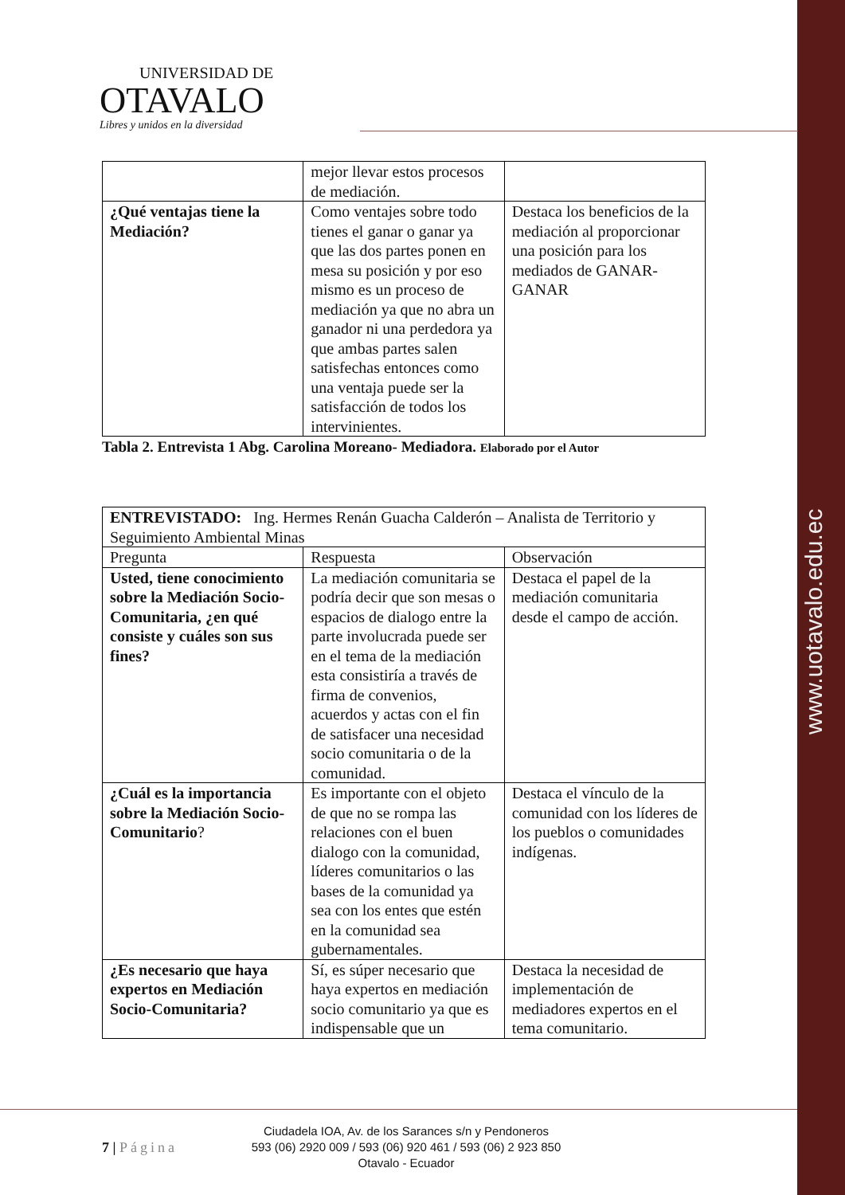www.uotavalo.edu.ec
UNIVERSIDAD DE
OTAVALO
Libres y unidos en la diversidad
| | mejor llevar estos procesos de mediación. | |
| ¿Qué ventajas tiene la Mediación? | Como ventajes sobre todo tienes el ganar o ganar ya que las dos partes ponen en mesa su posición y por eso mismo es un proceso de mediación ya que no abra un ganador ni una perdedora ya que ambas partes salen satisfechas entonces como una ventaja puede ser la satisfacción de todos los intervinientes. | Destaca los beneficios de la mediación al proporcionar una posición para los mediados de GANAR-GANAR |
Tabla 2. Entrevista 1 Abg. Carolina Moreano- Mediadora. Elaborado por el Autor
| ENTREVISTADO: Ing. Hermes Renán Guacha Calderón – Analista de Territorio y Seguimiento Ambiental Minas | | |
| Pregunta | Respuesta | Observación |
| Usted, tiene conocimiento sobre la Mediación Socio-Comunitaria, ¿en qué consiste y cuáles son sus fines? | La mediación comunitaria se podría decir que son mesas o espacios de dialogo entre la parte involucrada puede ser en el tema de la mediación esta consistiría a través de firma de convenios, acuerdos y actas con el fin de satisfacer una necesidad socio comunitaria o de la comunidad. | Destaca el papel de la mediación comunitaria desde el campo de acción. |
| ¿Cuál es la importancia sobre la Mediación Socio-Comunitario ? | Es importante con el objeto de que no se rompa las relaciones con el buen dialogo con la comunidad, líderes comunitarios o las bases de la comunidad ya sea con los entes que estén en la comunidad sea gubernamentales. | Destaca el vínculo de la comunidad con los líderes de los pueblos o comunidades indígenas. |
| ¿Es necesario que haya expertos en Mediación Socio-Comunitaria? | Sí, es súper necesario que haya expertos en mediación socio comunitario ya que es indispensable que un | Destaca la necesidad de implementación de mediadores expertos en el tema comunitario. |
7 | Página
Ciudadela IOA, Av. de los Sarances s/n y Pendoneros
593 (06) 2920 009 / 593 (06) 920 461 / 593 (06) 2 923 850
Otavalo - Ecuador